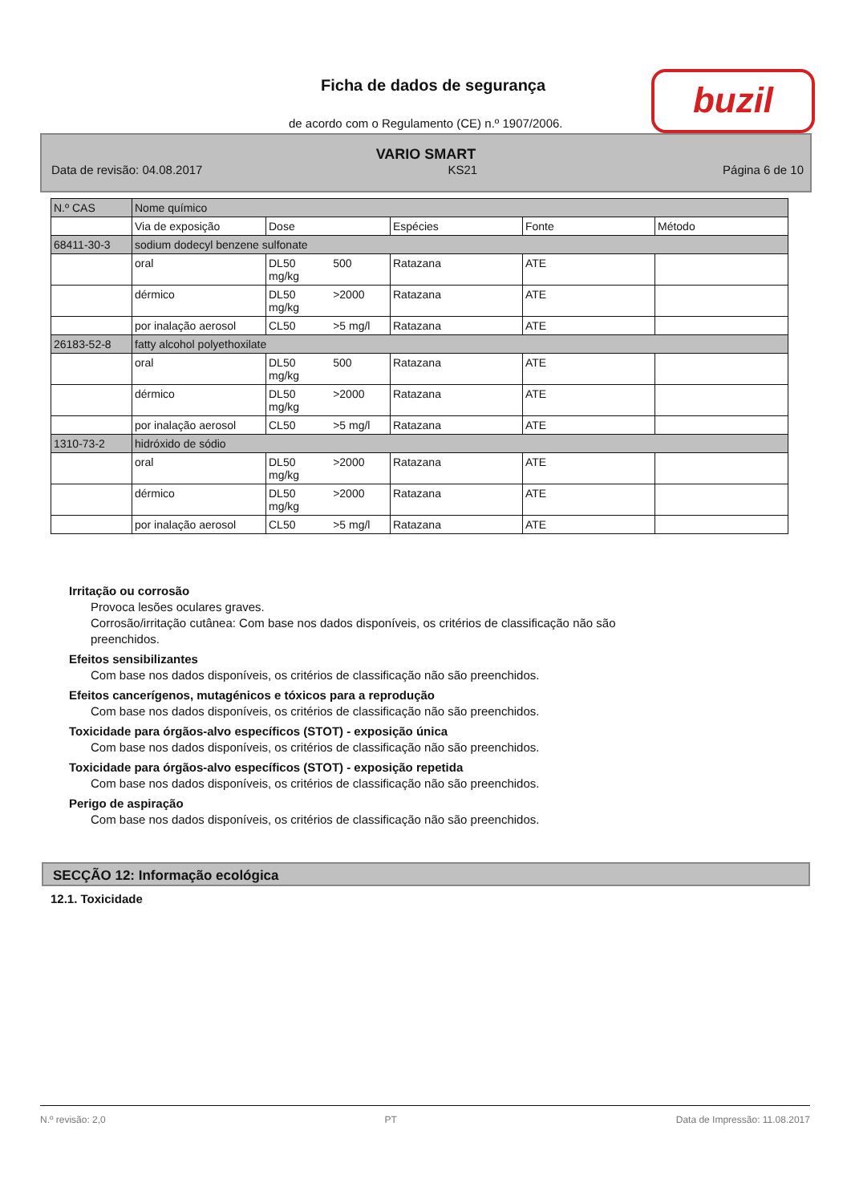Ficha de dados de segurança buzil
de acordo com o Regulamento (CE) n.º 1907/2006.
VARIO SMART
Data de revisão: 04.08.2017 KS21 Página 6 de 10
| N.º CAS | Nome químico | | | | |
| --- | --- | --- | --- | --- | --- |
| | Via de exposição | Dose | Espécies | Fonte | Método |
| 68411-30-3 | sodium dodecyl benzene sulfonate | | | | |
| | oral | DL50 500 mg/kg | Ratazana | ATE | |
| | dérmico | DL50 >2000 mg/kg | Ratazana | ATE | |
| | por inalação aerosol | CL50 >5 mg/l | Ratazana | ATE | |
| 26183-52-8 | fatty alcohol polyethoxilate | | | | |
| | oral | DL50 500 mg/kg | Ratazana | ATE | |
| | dérmico | DL50 >2000 mg/kg | Ratazana | ATE | |
| | por inalação aerosol | CL50 >5 mg/l | Ratazana | ATE | |
| 1310-73-2 | hidróxido de sódio | | | | |
| | oral | DL50 >2000 mg/kg | Ratazana | ATE | |
| | dérmico | DL50 >2000 mg/kg | Ratazana | ATE | |
| | por inalação aerosol | CL50 >5 mg/l | Ratazana | ATE | |
Irritação ou corrosão
Provoca lesões oculares graves.
Corrosão/irritação cutânea: Com base nos dados disponíveis, os critérios de classificação não são
preenchidos.
Efeitos sensibilizantes
Com base nos dados disponíveis, os critérios de classificação não são preenchidos.
Efeitos cancerígenos, mutagénicos e tóxicos para a reprodução
Com base nos dados disponíveis, os critérios de classificação não são preenchidos.
Toxicidade para órgãos-alvo específicos (STOT) - exposição única
Com base nos dados disponíveis, os critérios de classificação não são preenchidos.
Toxicidade para órgãos-alvo específicos (STOT) - exposição repetida
Com base nos dados disponíveis, os critérios de classificação não são preenchidos.
Perigo de aspiração
Com base nos dados disponíveis, os critérios de classificação não são preenchidos.
SECÇÃO 12: Informação ecológica
12.1. Toxicidade
N.º revisão: 2,0 PT Data de Impressão: 11.08.2017